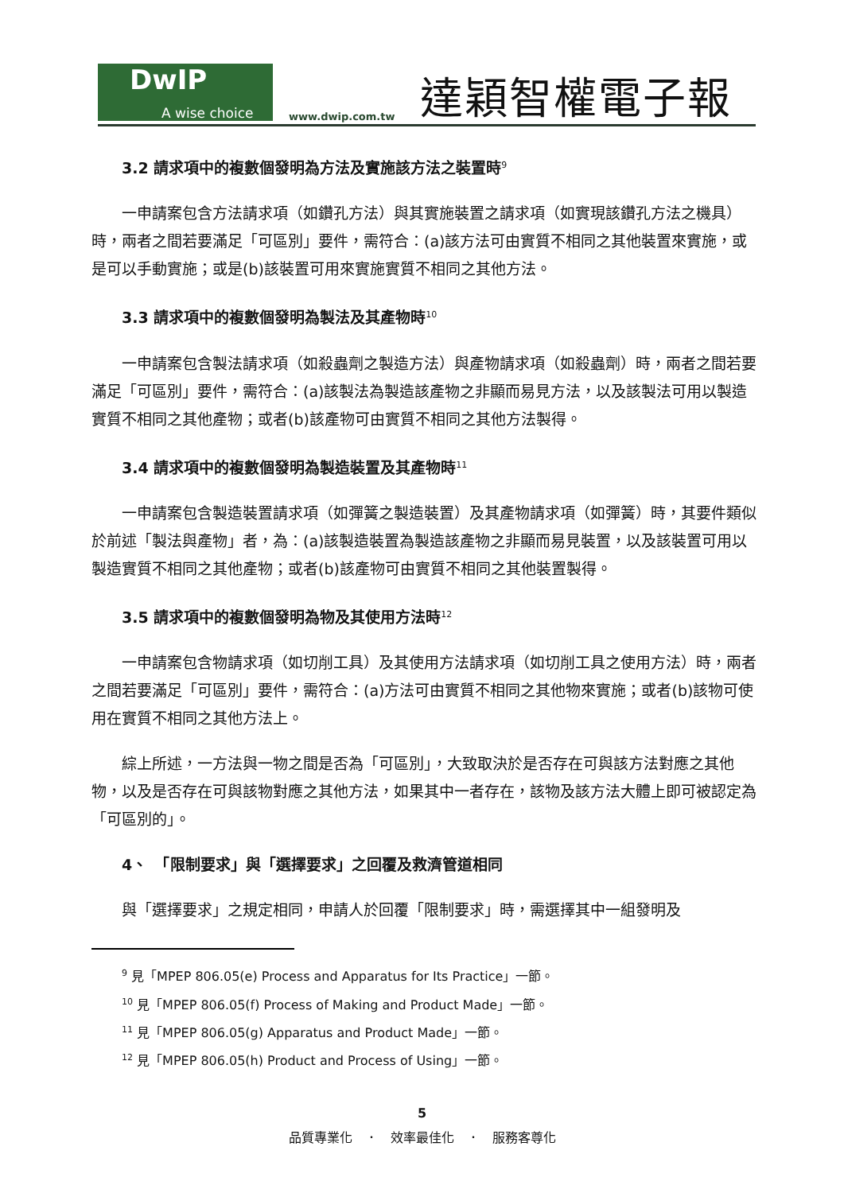DwIP
A wise choice
www.dwip.com.tw
達穎智權電子報
3.2 請求項中的複數個發明為方法及實施該方法之裝置時<sup>9</sup>
一申請案包含方法請求項（如鑽孔方法）與其實施裝置之請求項（如實現該鑽孔方法之機具）時，兩者之間若要滿足「可區別」要件，需符合：(a)該方法可由實質不相同之其他裝置來實施，或是可以手動實施；或是(b)該裝置可用來實施實質不相同之其他方法。
3.3 請求項中的複數個發明為製法及其產物時<sup>10</sup>
一申請案包含製法請求項（如殺蟲劑之製造方法）與產物請求項（如殺蟲劑）時，兩者之間若要滿足「可區別」要件，需符合：(a)該製法為製造該產物之非顯而易見方法，以及該製法可用以製造實質不相同之其他產物；或者(b)該產物可由實質不相同之其他方法製得。
3.4 請求項中的複數個發明為製造裝置及其產物時<sup>11</sup>
一申請案包含製造裝置請求項（如彈簧之製造裝置）及其產物請求項（如彈簧）時，其要件類似於前述「製法與產物」者，為：(a)該製造裝置為製造該產物之非顯而易見裝置，以及該裝置可用以製造實質不相同之其他產物；或者(b)該產物可由實質不相同之其他裝置製得。
3.5 請求項中的複數個發明為物及其使用方法時<sup>12</sup>
一申請案包含物請求項（如切削工具）及其使用方法請求項（如切削工具之使用方法）時，兩者之間若要滿足「可區別」要件，需符合：(a)方法可由實質不相同之其他物來實施；或者(b)該物可使用在實質不相同之其他方法上。
綜上所述，一方法與一物之間是否為「可區別」，大致取決於是否存在可與該方法對應之其他物，以及是否存在可與該物對應之其他方法，如果其中一者存在，該物及該方法大體上即可被認定為「可區別的」。
4、　「限制要求」與「選擇要求」之回覆及救濟管道相同
與「選擇要求」之規定相同，申請人於回覆「限制要求」時，需選擇其中一組發明及
<sup>9</sup> 見「MPEP 806.05(e) Process and Apparatus for Its Practice」一節。
<sup>10</sup> 見「MPEP 806.05(f) Process of Making and Product Made」一節。
<sup>11</sup> 見「MPEP 806.05(g) Apparatus and Product Made」一節。
<sup>12</sup> 見「MPEP 806.05(h) Product and Process of Using」一節。
5
品質專業化　．　效率最佳化　．　服務客尊化